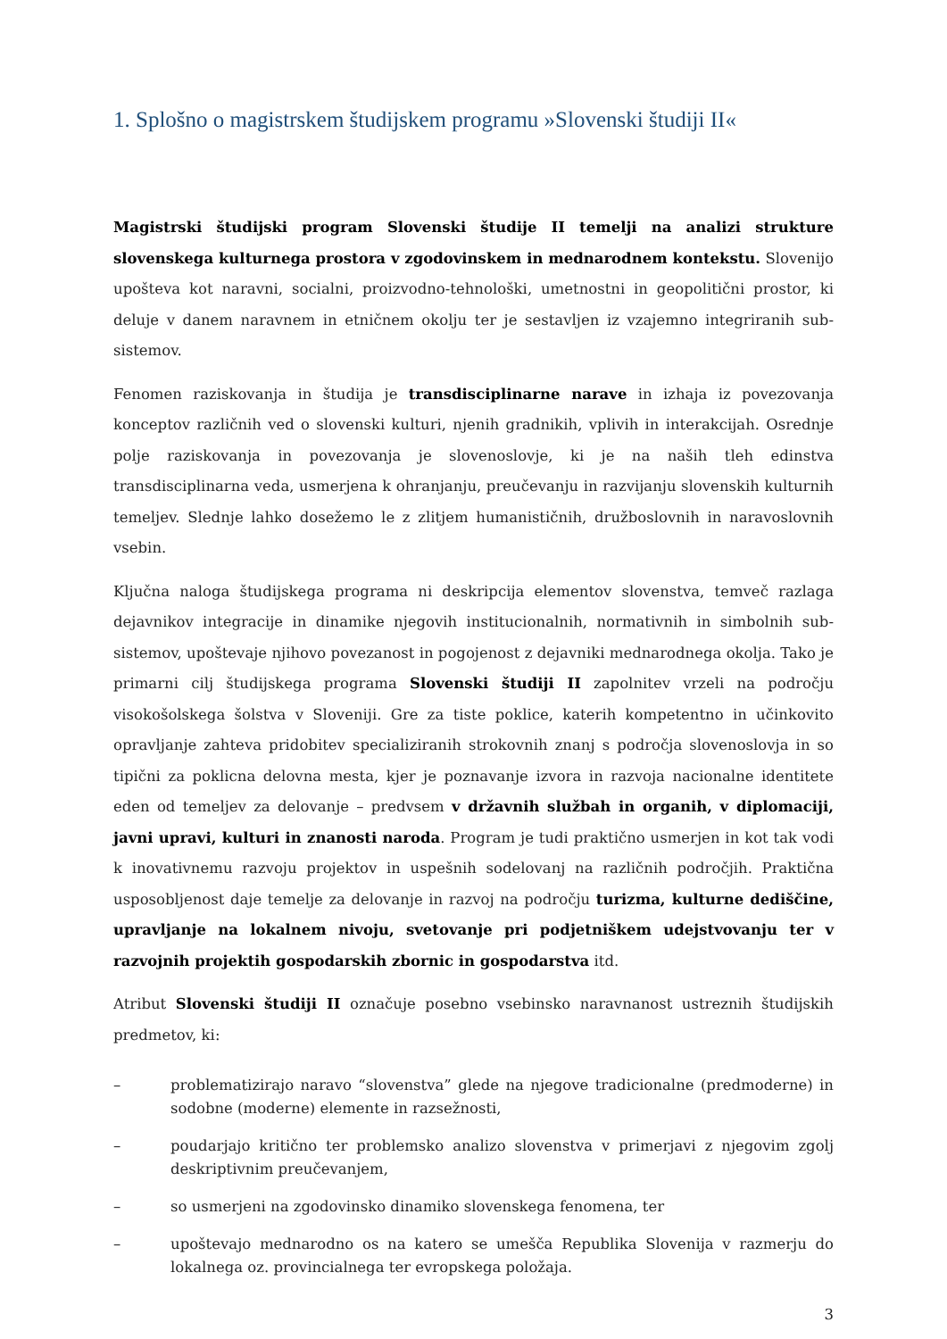1. Splošno o magistrskem študijskem programu »Slovenski študiji II«
Magistrski študijski program Slovenski študije II temelji na analizi strukture slovenskega kulturnega prostora v zgodovinskem in mednarodnem kontekstu. Slovenijo upošteva kot naravni, socialni, proizvodno-tehnološki, umetnostni in geopolitični prostor, ki deluje v danem naravnem in etničnem okolju ter je sestavljen iz vzajemno integriranih sub-sistemov.
Fenomen raziskovanja in študija je transdisciplinarne narave in izhaja iz povezovanja konceptov različnih ved o slovenski kulturi, njenih gradnikih, vplivih in interakcijah. Osrednje polje raziskovanja in povezovanja je slovenoslovje, ki je na naših tleh edinstva transdisciplinarna veda, usmerjena k ohranjanju, preučevanju in razvijanju slovenskih kulturnih temeljev. Slednje lahko dosežemo le z zlitjem humanističnih, družboslovnih in naravoslovnih vsebin.
Ključna naloga študijskega programa ni deskripcija elementov slovenstva, temveč razlaga dejavnikov integracije in dinamike njegovih institucionalnih, normativnih in simbolnih sub-sistemov, upoštevaje njihovo povezanost in pogojenost z dejavniki mednarodnega okolja. Tako je primarni cilj študijskega programa Slovenski študiji II zapolnitev vrzeli na področju visokošolskega šolstva v Sloveniji. Gre za tiste poklice, katerih kompetentno in učinkovito opravljanje zahteva pridobitev specializiranih strokovnih znanj s področja slovenoslovja in so tipični za poklicna delovna mesta, kjer je poznavanje izvora in razvoja nacionalne identitete eden od temeljev za delovanje – predvsem v državnih službah in organih, v diplomaciji, javni upravi, kulturi in znanosti naroda. Program je tudi praktično usmerjen in kot tak vodi k inovativnemu razvoju projektov in uspešnih sodelovanj na različnih področjih. Praktična usposobljenost daje temelje za delovanje in razvoj na področju turizma, kulturne dediščine, upravljanje na lokalnem nivoju, svetovanje pri podjetniškem udejstvovanju ter v razvojnih projektih gospodarskih zbornic in gospodarstva itd.
Atribut Slovenski študiji II označuje posebno vsebinsko naravnanost ustreznih študijskih predmetov, ki:
– problematizirajo naravo “slovenstva” glede na njegove tradicionalne (predmoderne) in sodobne (moderne) elemente in razsežnosti,
– poudarjajo kritično ter problemsko analizo slovenstva v primerjavi z njegovim zgolj deskriptivnim preučevanjem,
– so usmerjeni na zgodovinsko dinamiko slovenskega fenomena, ter
– upoštevajo mednarodno os na katero se umešča Republika Slovenija v razmerju do lokalnega oz. provincialnega ter evropskega položaja.
3